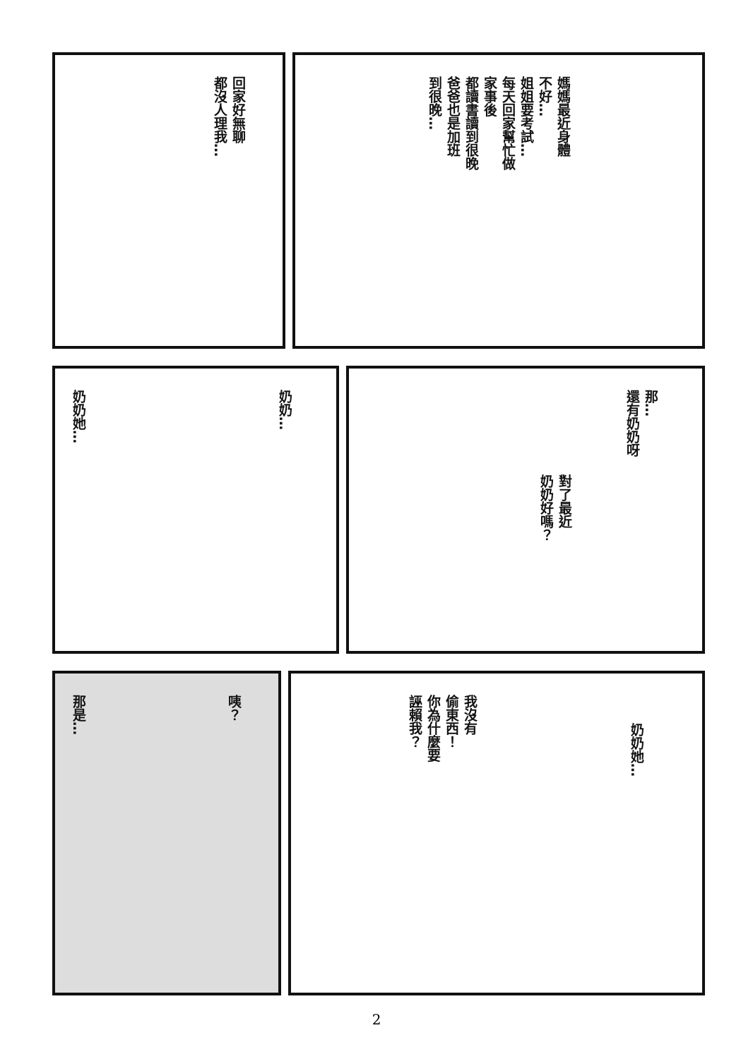回家好無聊
都沒人理我…
媽媽最近身體
不好…
姐姐要考試…
每天回家幫忙做
家事後
都讀書讀到很晚
爸爸也是加班
到很晚…
奶奶…
奶奶她…
那…
還有奶奶呀
對了最近
奶奶好嗎？
咦？
那是…
奶奶她…
我沒有
偷東西！
你為什麼要
誣賴我？
2